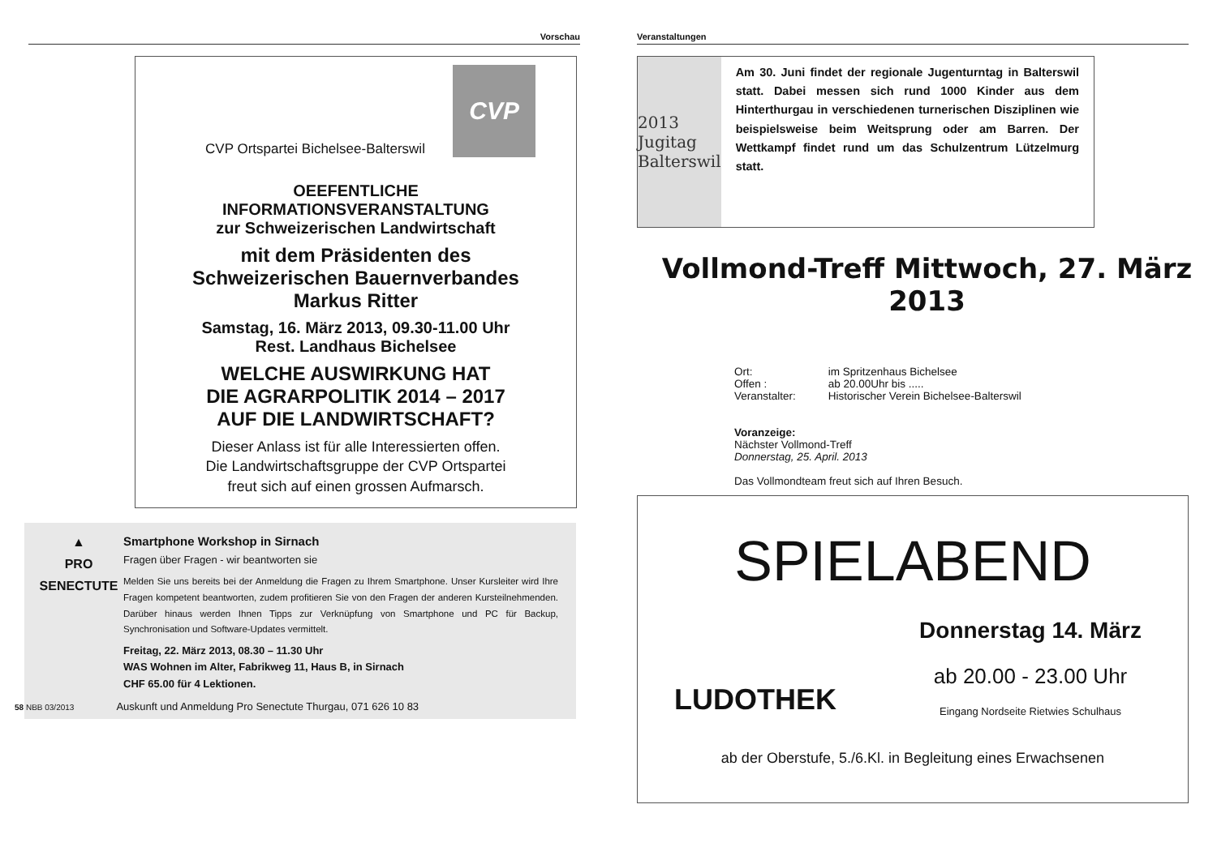Vorschau
CVP
CVP Ortspartei Bichelsee-Balterswil
OEEFENTLICHE
INFORMATIONSVERANSTALTUNG
zur Schweizerischen Landwirtschaft
mit dem Präsidenten des
Schweizerischen Bauernverbandes
Markus Ritter
Samstag, 16. März 2013, 09.30-11.00 Uhr
Rest. Landhaus Bichelsee
WELCHE AUSWIRKUNG HAT
DIE AGRARPOLITIK 2014 – 2017
AUF DIE LANDWIRTSCHAFT?
Dieser Anlass ist für alle Interessierten offen.
Die Landwirtschaftsgruppe der CVP Ortspartei
freut sich auf einen grossen Aufmarsch.
▲
PRO
SENECTUTE
Smartphone Workshop in Sirnach
Fragen über Fragen - wir beantworten sie
Melden Sie uns bereits bei der Anmeldung die Fragen zu Ihrem Smartphone. Unser Kursleiter wird Ihre Fragen kompetent beantworten, zudem profitieren Sie von den Fragen der anderen Kursteilnehmenden. Darüber hinaus werden Ihnen Tipps zur Verknüpfung von Smartphone und PC für Backup, Synchronisation und Software-Updates vermittelt.
Freitag, 22. März 2013, 08.30 – 11.30 Uhr
WAS Wohnen im Alter, Fabrikweg 11, Haus B, in Sirnach
CHF 65.00 für 4 Lektionen.
58 NBB 03/2013 Auskunft und Anmeldung Pro Senectute Thurgau, 071 626 10 83
Veranstaltungen
2013 Jugitag Balterswil
Am 30. Juni findet der regionale Jugenturntag in Balterswil statt. Dabei messen sich rund 1000 Kinder aus dem Hinterthurgau in verschiedenen turnerischen Disziplinen wie beispielsweise beim Weitsprung oder am Barren. Der Wettkampf findet rund um das Schulzentrum Lützelmurg statt.
Vollmond-Treff Mittwoch, 27. März 2013
| Ort: | im Spritzenhaus Bichelsee |
| Offen : | ab 20.00Uhr bis ..... |
| Veranstalter: | Historischer Verein Bichelsee-Balterswil |
Voranzeige:
Nächster Vollmond-Treff
Donnerstag, 25. April. 2013
Das Vollmondteam freut sich auf Ihren Besuch.
SPIELABEND
LUDOTHEK
Donnerstag 14. März
ab 20.00 - 23.00 Uhr
Eingang Nordseite Rietwies Schulhaus
ab der Oberstufe, 5./6.Kl. in Begleitung eines Erwachsenen